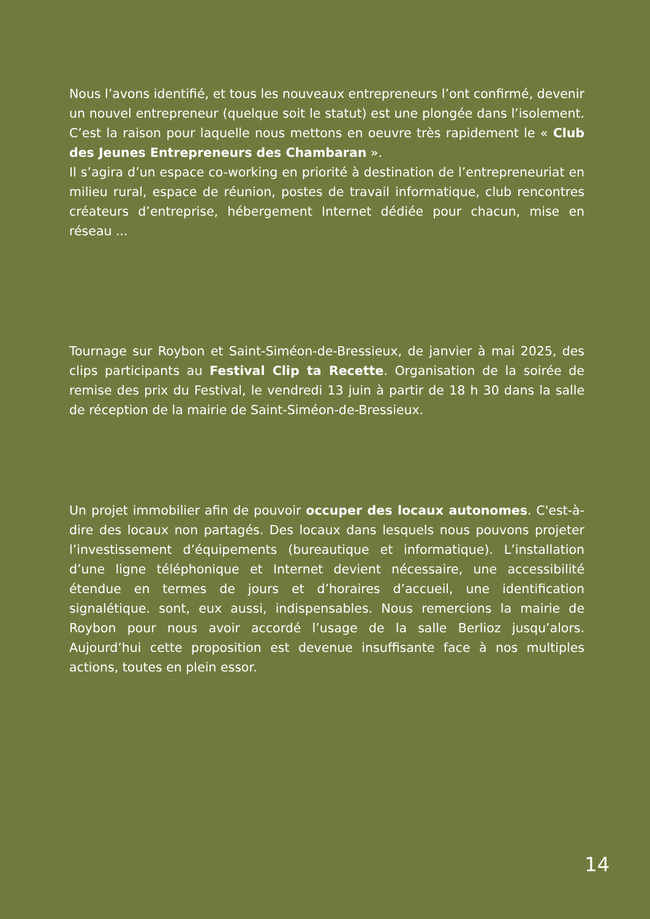Nous l’avons identifié, et tous les nouveaux entrepreneurs l’ont confirmé, devenir un nouvel entrepreneur (quelque soit le statut) est une plongée dans l’isolement. C’est la raison pour laquelle nous mettons en oeuvre très rapidement le « Club des Jeunes Entrepreneurs des Chambaran ».
Il s’agira d’un espace co-working en priorité à destination de l’entrepreneuriat en milieu rural, espace de réunion, postes de travail informatique, club rencontres créateurs d’entreprise, hébergement Internet dédiée pour chacun, mise en réseau ...
Tournage sur Roybon et Saint-Siméon-de-Bressieux, de janvier à mai 2025, des clips participants au Festival Clip ta Recette. Organisation de la soirée de remise des prix du Festival, le vendredi 13 juin à partir de 18 h 30 dans la salle de réception de la mairie de Saint-Siméon-de-Bressieux.
Un projet immobilier afin de pouvoir occuper des locaux autonomes. C'est-à-dire des locaux non partagés. Des locaux dans lesquels nous pouvons projeter l’investissement d’équipements (bureautique et informatique). L’installation d’une ligne téléphonique et Internet devient nécessaire, une accessibilité étendue en termes de jours et d’horaires d’accueil, une identification signalétique. sont, eux aussi, indispensables. Nous remercions la mairie de Roybon pour nous avoir accordé l’usage de la salle Berlioz jusqu’alors. Aujourd’hui cette proposition est devenue insuffisante face à nos multiples actions, toutes en plein essor.
14